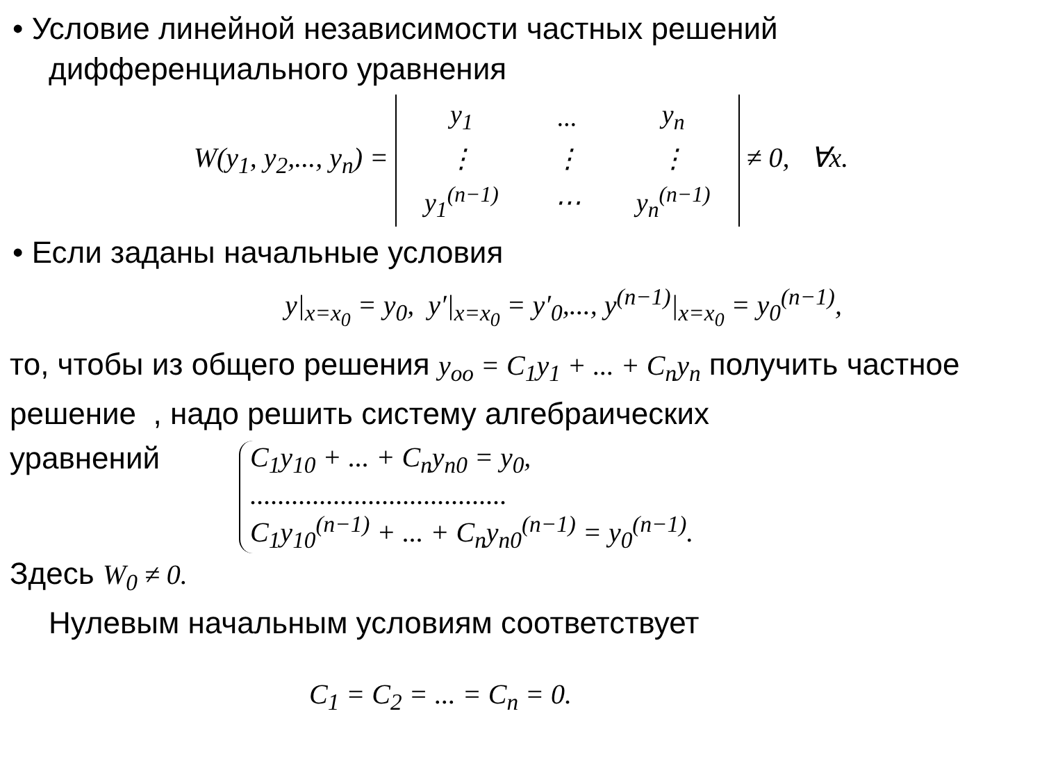• Условие линейной независимости частных решений дифференциального уравнения
W(y<sub>1</sub>, y<sub>2</sub>,..., y<sub>n</sub>) =
| y<sub>1</sub> | ... | y<sub>n</sub> |
| ⋮ | ⋮ | ⋮ |
| y<sub>1</sub><sup>(n−1)</sup> | ⋯ | y<sub>n</sub><sup>(n−1)</sup> |
≠ 0, ∀x.
• Если заданы начальные условия
y|<sub>x=x<sub>0</sub></sub> = y<sub>0</sub>, y′|<sub>x=x<sub>0</sub></sub> = y′<sub>0</sub>,..., y<sup>(n−1)</sup>|<sub>x=x<sub>0</sub></sub> = y<sub>0</sub><sup>(n−1)</sup>,
то, чтобы из общего решения y<sub>oo</sub> = C<sub>1</sub>y<sub>1</sub> + ... + C<sub>n</sub>y<sub>n</sub> получить частное решение , надо решить систему алгебраических
уравнений
C<sub>1</sub>y<sub>10</sub> + ... + C<sub>n</sub>y<sub>n0</sub> = y<sub>0</sub>,
.....................................
C<sub>1</sub>y<sub>10</sub><sup>(n−1)</sup> + ... + C<sub>n</sub>y<sub>n0</sub><sup>(n−1)</sup> = y<sub>0</sub><sup>(n−1)</sup>.
Здесь W<sub>0</sub> ≠ 0.
Нулевым начальным условиям соответствует
C<sub>1</sub> = C<sub>2</sub> = ... = C<sub>n</sub> = 0.